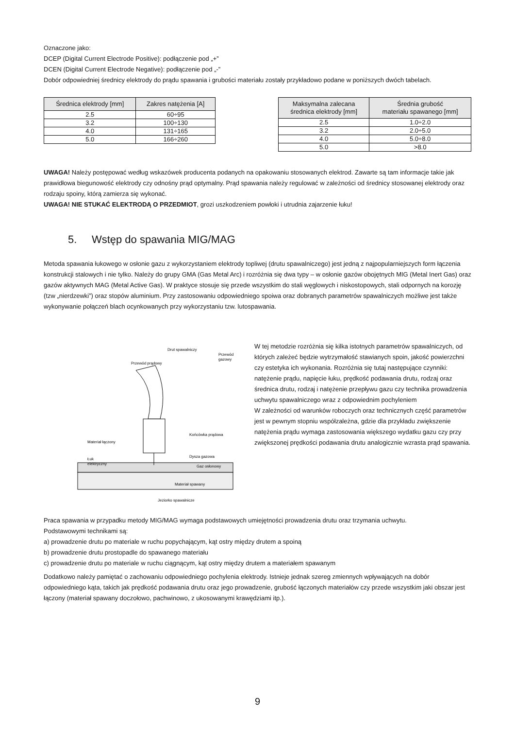Oznaczone jako:
DCEP (Digital Current Electrode Positive): podłączenie pod „+”
DCEN (Digital Current Electrode Negative): podłączenie pod „-”
Dobór odpowiedniej średnicy elektrody do prądu spawania i grubości materiału zostały przykładowo podane w poniższych dwóch tabelach.
| Średnica elektrody [mm] | Zakres natężenia [A] |
| --- | --- |
| 2.5 | 60÷95 |
| 3.2 | 100÷130 |
| 4.0 | 131÷165 |
| 5.0 | 166÷260 |
| Maksymalna zalecana średnica elektrody [mm] | Średnia grubość materiału spawanego [mm] |
| --- | --- |
| 2.5 | 1.0÷2.0 |
| 3.2 | 2.0÷5.0 |
| 4.0 | 5.0÷8.0 |
| 5.0 | >8.0 |
UWAGA! Należy postępować według wskazówek producenta podanych na opakowaniu stosowanych elektrod. Zawarte są tam informacje takie jak prawidłowa biegunowość elektrody czy odnośny prąd optymalny. Prąd spawania należy regulować w zależności od średnicy stosowanej elektrody oraz rodzaju spoiny, którą zamierza się wykonać.
UWAGA! NIE STUKAĆ ELEKTRODĄ O PRZEDMIOT, grozi uszkodzeniem powłoki i utrudnia zajarzenie łuku!
5. Wstęp do spawania MIG/MAG
Metoda spawania łukowego w osłonie gazu z wykorzystaniem elektrody topliwej (drutu spawalniczego) jest jedną z najpopularniejszych form łączenia konstrukcji stalowych i nie tylko. Należy do grupy GMA (Gas Metal Arc) i rozróżnia się dwa typy – w osłonie gazów obojętnych MIG (Metal Inert Gas) oraz gazów aktywnych MAG (Metal Active Gas). W praktyce stosuje się przede wszystkim do stali węglowych i niskostopowych, stali odpornych na korozję (tzw „nierdzewki”) oraz stopów aluminium. Przy zastosowaniu odpowiedniego spoiwa oraz dobranych parametrów spawalniczych możliwe jest także wykonywanie połączeń blach ocynkowanych przy wykorzystaniu tzw. lutospawania.
Drut spawalniczy
Przewód
gazowy
Przewód prądowy
Końcówka prądowa
Materiał łączony
Dysza gazowa
Łuk
elektryczny
Gaz osłonowy
Materiał spawany
Jeziorko spawalnicze
W tej metodzie rozróżnia się kilka istotnych parametrów spawalniczych, od których zależeć będzie wytrzymałość stawianych spoin, jakość powierzchni czy estetyka ich wykonania. Rozróżnia się tutaj następujące czynniki:
natężenie prądu, napięcie łuku, prędkość podawania drutu, rodzaj oraz średnica drutu, rodzaj i natężenie przepływu gazu czy technika prowadzenia uchwytu spawalniczego wraz z odpowiednim pochyleniem
W zależności od warunków roboczych oraz technicznych część parametrów jest w pewnym stopniu współzależna, gdzie dla przykładu zwiększenie natężenia prądu wymaga zastosowania większego wydatku gazu czy przy zwiększonej prędkości podawania drutu analogicznie wzrasta prąd spawania.
Praca spawania w przypadku metody MIG/MAG wymaga podstawowych umiejętności prowadzenia drutu oraz trzymania uchwytu.
Podstawowymi technikami są:
a) prowadzenie drutu po materiale w ruchu popychającym, kąt ostry między drutem a spoiną
b) prowadzenie drutu prostopadle do spawanego materiału
c) prowadzenie drutu po materiale w ruchu ciągnącym, kąt ostry między drutem a materiałem spawanym
Dodatkowo należy pamiętać o zachowaniu odpowiedniego pochylenia elektrody. Istnieje jednak szereg zmiennych wpływających na dobór odpowiedniego kąta, takich jak prędkość podawania drutu oraz jego prowadzenie, grubość łączonych materiałów czy przede wszystkim jaki obszar jest łączony (materiał spawany doczołowo, pachwinowo, z ukosowanymi krawędziami itp.).
9